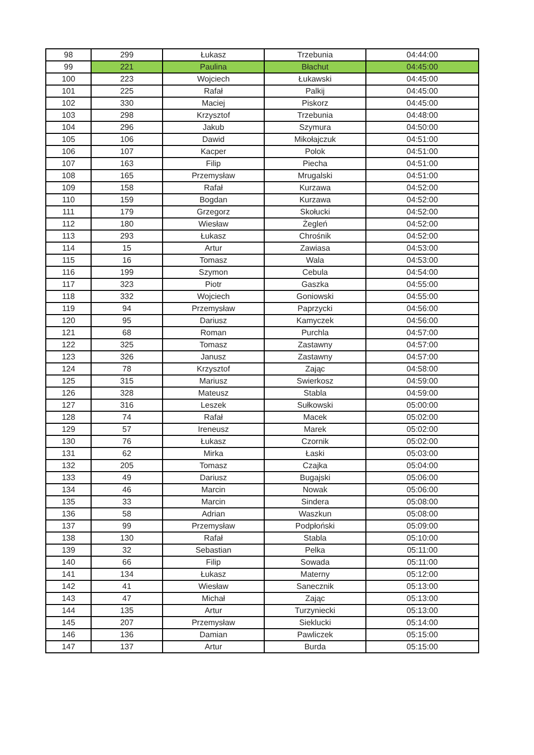| 98 | 299 | Łukasz | Trzebunia | 04:44:00 |
| 99 | 221 | Paulina | Błachut | 04:45:00 |
| 100 | 223 | Wojciech | Łukawski | 04:45:00 |
| 101 | 225 | Rafał | Palkij | 04:45:00 |
| 102 | 330 | Maciej | Piskorz | 04:45:00 |
| 103 | 298 | Krzysztof | Trzebunia | 04:48:00 |
| 104 | 296 | Jakub | Szymura | 04:50:00 |
| 105 | 106 | Dawid | Mikołajczuk | 04:51:00 |
| 106 | 107 | Kacper | Polok | 04:51:00 |
| 107 | 163 | Filip | Piecha | 04:51:00 |
| 108 | 165 | Przemysław | Mrugalski | 04:51:00 |
| 109 | 158 | Rafał | Kurzawa | 04:52:00 |
| 110 | 159 | Bogdan | Kurzawa | 04:52:00 |
| 111 | 179 | Grzegorz | Skołucki | 04:52:00 |
| 112 | 180 | Wiesław | Żegleń | 04:52:00 |
| 113 | 293 | Łukasz | Chrośnik | 04:52:00 |
| 114 | 15 | Artur | Zawiasa | 04:53:00 |
| 115 | 16 | Tomasz | Wala | 04:53:00 |
| 116 | 199 | Szymon | Cebula | 04:54:00 |
| 117 | 323 | Piotr | Gaszka | 04:55:00 |
| 118 | 332 | Wojciech | Goniowski | 04:55:00 |
| 119 | 94 | Przemysław | Paprzycki | 04:56:00 |
| 120 | 95 | Dariusz | Kamyczek | 04:56:00 |
| 121 | 68 | Roman | Purchla | 04:57:00 |
| 122 | 325 | Tomasz | Zastawny | 04:57:00 |
| 123 | 326 | Janusz | Zastawny | 04:57:00 |
| 124 | 78 | Krzysztof | Zając | 04:58:00 |
| 125 | 315 | Mariusz | Swierkosz | 04:59:00 |
| 126 | 328 | Mateusz | Stabla | 04:59:00 |
| 127 | 316 | Leszek | Sułkowski | 05:00:00 |
| 128 | 74 | Rafał | Macek | 05:02:00 |
| 129 | 57 | Ireneusz | Marek | 05:02:00 |
| 130 | 76 | Łukasz | Czornik | 05:02:00 |
| 131 | 62 | Mirka | Łaski | 05:03:00 |
| 132 | 205 | Tomasz | Czajka | 05:04:00 |
| 133 | 49 | Dariusz | Bugajski | 05:06:00 |
| 134 | 46 | Marcin | Nowak | 05:06:00 |
| 135 | 33 | Marcin | Sindera | 05:08:00 |
| 136 | 58 | Adrian | Waszkun | 05:08:00 |
| 137 | 99 | Przemysław | Podpłoński | 05:09:00 |
| 138 | 130 | Rafał | Stabla | 05:10:00 |
| 139 | 32 | Sebastian | Pelka | 05:11:00 |
| 140 | 66 | Filip | Sowada | 05:11:00 |
| 141 | 134 | Łukasz | Materny | 05:12:00 |
| 142 | 41 | Wiesław | Sanecznik | 05:13:00 |
| 143 | 47 | Michał | Zając | 05:13:00 |
| 144 | 135 | Artur | Turzyniecki | 05:13:00 |
| 145 | 207 | Przemysław | Sieklucki | 05:14:00 |
| 146 | 136 | Damian | Pawliczek | 05:15:00 |
| 147 | 137 | Artur | Burda | 05:15:00 |